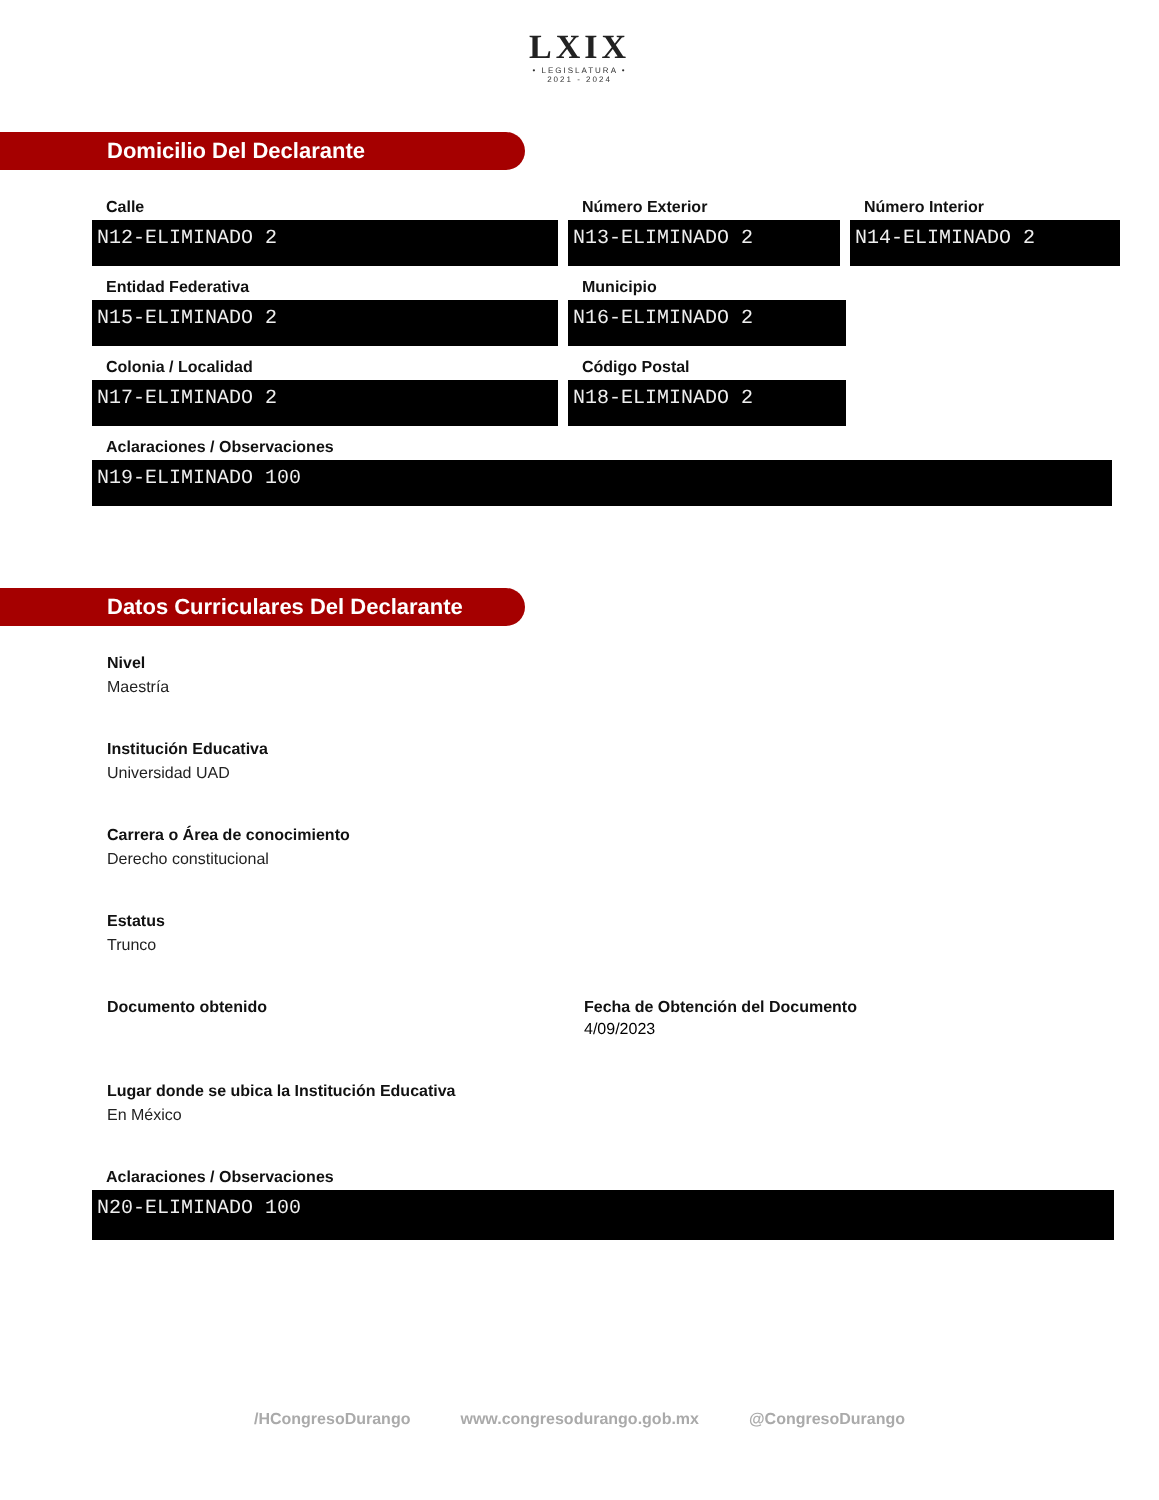LXIX
• LEGISLATURA •
2021 - 2024
Domicilio Del Declarante
Calle
N12-ELIMINADO 2
Número Exterior
N13-ELIMINADO 2
Número Interior
N14-ELIMINADO 2
Entidad Federativa
N15-ELIMINADO 2
Municipio
N16-ELIMINADO 2
Colonia / Localidad
N17-ELIMINADO 2
Código Postal
N18-ELIMINADO 2
Aclaraciones / Observaciones
N19-ELIMINADO 100
Datos Curriculares Del Declarante
Nivel
Maestría
Institución Educativa
Universidad UAD
Carrera o Área de conocimiento
Derecho constitucional
Estatus
Trunco
Documento obtenido Fecha de Obtención del Documento
4/09/2023
Lugar donde se ubica la Institución Educativa
En México
Aclaraciones / Observaciones
N20-ELIMINADO 100
/HCongresoDurango www.congresodurango.gob.mx @CongresoDurango